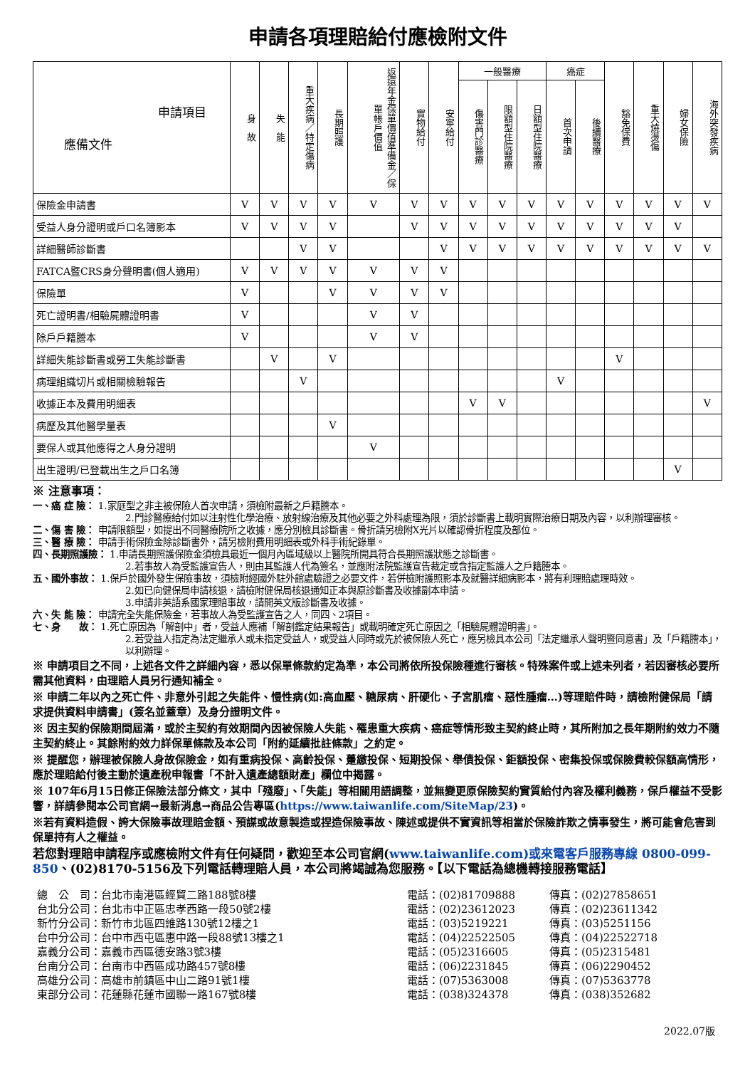申請各項理賠給付應檢附文件
| 申請項目 應備文件 | 身 故 | 失 能 | 重大疾病／特定傷病 | 長期照護 | 返還年金保單價值準備金／保單帳戶價值 | 實物給付 | 安寧給付 | 一般醫療 | | | 癌症 | | 豁免保費 | 重大燒燙傷 | 婦女保險 | 海外突發疾病 |
| --- | --- | --- | --- | --- | --- | --- | --- | --- | --- | --- | --- | --- | --- | --- | --- | --- |
| | | | | | | | | 傷害門診醫療 | 限額型住院醫療 | 日額型住院醫療 | 首次申請 | 後續醫療 | | | | |
| 保險金申請書 | V | V | V | V | V | V | V | V | V | V | V | V | V | V | V | V |
| 受益人身分證明或戶口名簿影本 | V | V | V | V | | V | V | V | V | V | V | V | V | V | V | |
| 詳細醫師診斷書 | | | V | V | | | V | V | V | V | V | V | V | V | V | V |
| FATCA暨CRS身分聲明書(個人適用) | V | V | V | V | V | V | V | | | | | | | | | |
| 保險單 | V | | | V | V | V | V | | | | | | | | | |
| 死亡證明書/相驗屍體證明書 | V | | | | V | V | | | | | | | | | | |
| 除戶戶籍謄本 | V | | | | V | V | | | | | | | | | | |
| 詳細失能診斷書或勞工失能診斷書 | | V | | V | | | | | | | | | V | | | |
| 病理組織切片或相關檢驗報告 | | | V | | | | | | | | V | | | | | |
| 收據正本及費用明細表 | | | | | | | | V | V | | | | | | | V |
| 病歷及其他醫學量表 | | | | V | | | | | | | | | | | | |
| 要保人或其他應得之人身分證明 | | | | | V | | | | | | | | | | | |
| 出生證明/已登載出生之戶口名簿 | | | | | | | | | | | | | | | V | |
※ 注意事項：
一、癌 症 險： 1.家庭型之非主被保險人首次申請，須檢附最新之戶籍謄本。
2.門診醫療給付如以注射性化學治療、放射線治療及其他必要之外科處理為限，須於診斷書上載明實際治療日期及內容，以利辦理審核。
二、傷 害 險： 申請限額型，如提出不同醫療院所之收據，應分別檢具診斷書。骨折請另檢附X光片以確認骨折程度及部位。
三、醫 療 險： 申請手術保險金除診斷書外，請另檢附費用明細表或外科手術紀錄單。
四、長期照護險： 1.申請長期照護保險金須檢具最近一個月內區域級以上醫院所開具符合長期照護狀態之診斷書。
2.若事故人為受監護宣告人，則由其監護人代為簽名，並應附法院監護宣告裁定或含指定監護人之戶籍謄本。
五、國外事故： 1.保戶於國外發生保險事故，須檢附經國外駐外館處驗證之必要文件，若併檢附護照影本及就醫詳細病影本，將有利理賠處理時效。
2.如已向健保局申請核退，請檢附健保局核退通知正本與原診斷書及收據副本申請。
3.申請非英語系國家理賠事故，請開英文版診斷書及收據。
六、失 能 險： 申請完全失能保險金，若事故人為受監護宣告之人，同四、2項目。
七、身　　故： 1.死亡原因為「解剖中」者，受益人應補「解剖鑑定結果報告」或載明確定死亡原因之「相驗屍體證明書」。
2.若受益人指定為法定繼承人或未指定受益人，或受益人同時或先於被保險人死亡，應另檢具本公司「法定繼承人聲明暨同意書」及「戶籍謄本」，以利辦理。
※ 申請項目之不同，上述各文件之詳細內容，悉以保單條款約定為準，本公司將依所投保險種進行審核。特殊案件或上述未列者，若因審核必要所需其他資料，由理賠人員另行通知補全。
※ 申請二年以內之死亡件、非意外引起之失能件、慢性病(如:高血壓、糖尿病、肝硬化、子宮肌瘤、惡性腫瘤…)等理賠件時，請檢附健保局「請求提供資料申請書」(簽名並蓋章）及身分證明文件。
※ 因主契約保險期間屆滿，或於主契約有效期間內因被保險人失能、罹患重大疾病、癌症等情形致主契約終止時，其所附加之長年期附約效力不隨主契約終止。其餘附約效力詳保單條款及本公司「附約延續批註條款」之約定。
※ 提醒您，辦理被保險人身故保險金，如有重病投保、高齡投保、躉繳投保、短期投保、舉債投保、鉅額投保、密集投保或保險費較保額高情形，應於理賠給付後主動於遺產稅申報書「不計入遺產總額財產」欄位中揭露。
※ 107年6月15日修正保險法部分條文，其中「殘廢」、「失能」等相關用語調整，並無變更原保險契約實質給付內容及權利義務，保戶權益不受影響，詳請參閱本公司官網→最新消息→商品公告專區(https://www.taiwanlife.com/SiteMap/23)。
※若有資料造假、誇大保險事故理賠金額、預謀或故意製造或捏造保險事故、陳述或提供不實資訊等相當於保險詐欺之情事發生，將可能會危害到保單持有人之權益。
若您對理賠申請程序或應檢附文件有任何疑問，歡迎至本公司官網(www.taiwanlife.com)或來電客戶服務專線 0800-099-850、(02)8170-5156及下列電話轉理賠人員，本公司將竭誠為您服務。【以下電話為總機轉接服務電話】
總　公　司：台北市南港區經貿二路188號8樓
電話：(02)81709888
傳真：(02)27858651
台北分公司：台北市中正區忠孝西路一段50號2樓
電話：(02)23612023
傳真：(02)23611342
新竹分公司：新竹市北區四維路130號12樓之1
電話：(03)5219221
傳真：(03)5251156
台中分公司：台中市西屯區惠中路一段88號13樓之1
電話：(04)22522505
傳真：(04)22522718
嘉義分公司：嘉義市西區德安路3號3樓
電話：(05)2316605
傳真：(05)2315481
台南分公司：台南市中西區成功路457號8樓
電話：(06)2231845
傳真：(06)2290452
高雄分公司：高雄市前鎮區中山二路91號1樓
電話：(07)5363008
傳真：(07)5363778
東部分公司：花蓮縣花蓮市國聯一路167號8樓
電話：(038)324378
傳真：(038)352682
2022.07版